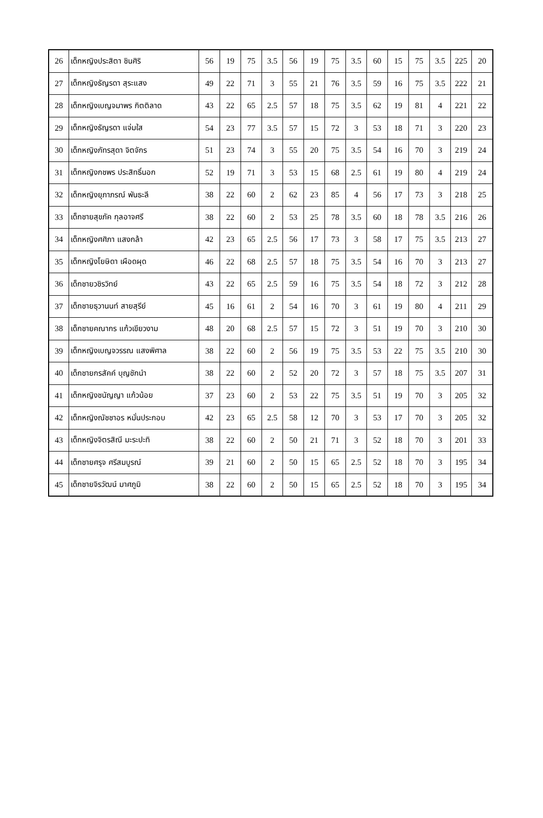| 26 | เด็กหญิงประสิตา ชินศิริ | 56 | 19 | 75 | 3.5 | 56 | 19 | 75 | 3.5 | 60 | 15 | 75 | 3.5 | 225 | 20 |
| 27 | เด็กหญิงธัญรดา สุระแสง | 49 | 22 | 71 | 3 | 55 | 21 | 76 | 3.5 | 59 | 16 | 75 | 3.5 | 222 | 21 |
| 28 | เด็กหญิงเบญจมาพร กิตติลาด | 43 | 22 | 65 | 2.5 | 57 | 18 | 75 | 3.5 | 62 | 19 | 81 | 4 | 221 | 22 |
| 29 | เด็กหญิงธัญรดา แจ่มใส | 54 | 23 | 77 | 3.5 | 57 | 15 | 72 | 3 | 53 | 18 | 71 | 3 | 220 | 23 |
| 30 | เด็กหญิงภัทรสุดา จิตจักร | 51 | 23 | 74 | 3 | 55 | 20 | 75 | 3.5 | 54 | 16 | 70 | 3 | 219 | 24 |
| 31 | เด็กหญิงกชพร ประสิทธิ์นอก | 52 | 19 | 71 | 3 | 53 | 15 | 68 | 2.5 | 61 | 19 | 80 | 4 | 219 | 24 |
| 32 | เด็กหญิงยุภาภรณ์ พันธะลี | 38 | 22 | 60 | 2 | 62 | 23 | 85 | 4 | 56 | 17 | 73 | 3 | 218 | 25 |
| 33 | เด็กชายสุขภัค กุลอาจศรี | 38 | 22 | 60 | 2 | 53 | 25 | 78 | 3.5 | 60 | 18 | 78 | 3.5 | 216 | 26 |
| 34 | เด็กหญิงศศิภา แสงกล้า | 42 | 23 | 65 | 2.5 | 56 | 17 | 73 | 3 | 58 | 17 | 75 | 3.5 | 213 | 27 |
| 35 | เด็กหญิงโยษิดา เผือดผุด | 46 | 22 | 68 | 2.5 | 57 | 18 | 75 | 3.5 | 54 | 16 | 70 | 3 | 213 | 27 |
| 36 | เด็กชายวชิรวิทย์ | 43 | 22 | 65 | 2.5 | 59 | 16 | 75 | 3.5 | 54 | 18 | 72 | 3 | 212 | 28 |
| 37 | เด็กชายธุวานนท์ สายสุรีย์ | 45 | 16 | 61 | 2 | 54 | 16 | 70 | 3 | 61 | 19 | 80 | 4 | 211 | 29 |
| 38 | เด็กชายคณากร แก้วเขียวงาม | 48 | 20 | 68 | 2.5 | 57 | 15 | 72 | 3 | 51 | 19 | 70 | 3 | 210 | 30 |
| 39 | เด็กหญิงเบญจวรรณ แสงพิศาล | 38 | 22 | 60 | 2 | 56 | 19 | 75 | 3.5 | 53 | 22 | 75 | 3.5 | 210 | 30 |
| 40 | เด็กชายกรสัคค์ บุญชักนำ | 38 | 22 | 60 | 2 | 52 | 20 | 72 | 3 | 57 | 18 | 75 | 3.5 | 207 | 31 |
| 41 | เด็กหญิงชนัญญา แก้วน้อย | 37 | 23 | 60 | 2 | 53 | 22 | 75 | 3.5 | 51 | 19 | 70 | 3 | 205 | 32 |
| 42 | เด็กหญิงณัชชาอร หมั่นประกอบ | 42 | 23 | 65 | 2.5 | 58 | 12 | 70 | 3 | 53 | 17 | 70 | 3 | 205 | 32 |
| 43 | เด็กหญิงจิตรสิณี มะระปะทิ | 38 | 22 | 60 | 2 | 50 | 21 | 71 | 3 | 52 | 18 | 70 | 3 | 201 | 33 |
| 44 | เด็กชายศรุจ ศรีสมบูรณ์ | 39 | 21 | 60 | 2 | 50 | 15 | 65 | 2.5 | 52 | 18 | 70 | 3 | 195 | 34 |
| 45 | เด็กชายจิรวัฒน์ มาศภูมิ | 38 | 22 | 60 | 2 | 50 | 15 | 65 | 2.5 | 52 | 18 | 70 | 3 | 195 | 34 |